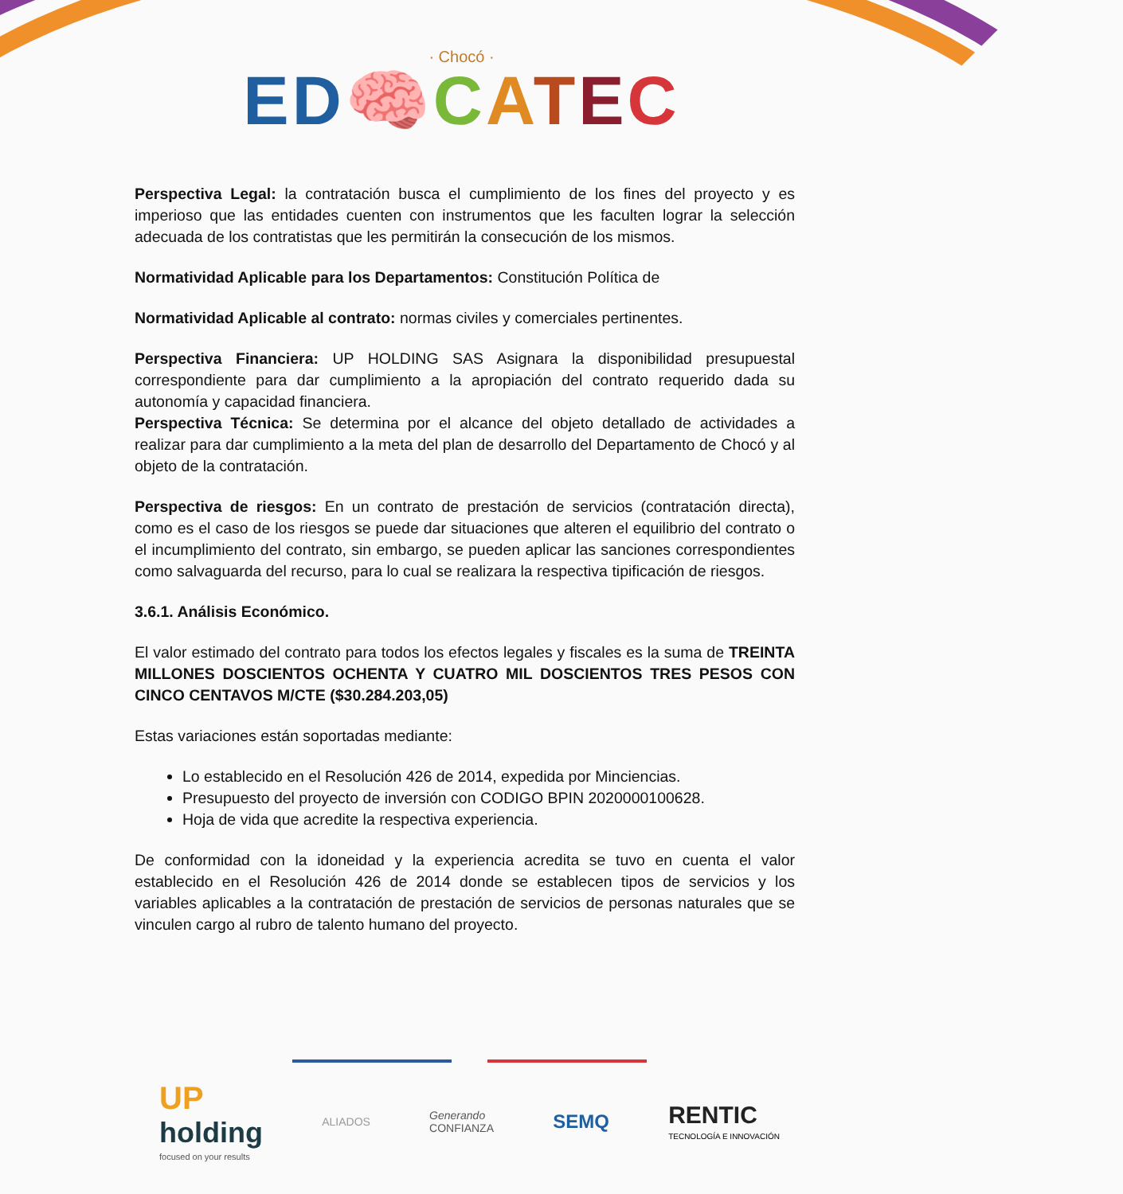· Chocó ·
ED🧠CATEC
Perspectiva Legal: la contratación busca el cumplimiento de los fines del proyecto y es imperioso que las entidades cuenten con instrumentos que les faculten lograr la selección adecuada de los contratistas que les permitirán la consecución de los mismos.
Normatividad Aplicable para los Departamentos: Constitución Política de
Normatividad Aplicable al contrato: normas civiles y comerciales pertinentes.
Perspectiva Financiera: UP HOLDING SAS Asignara la disponibilidad presupuestal correspondiente para dar cumplimiento a la apropiación del contrato requerido dada su autonomía y capacidad financiera.
Perspectiva Técnica: Se determina por el alcance del objeto detallado de actividades a realizar para dar cumplimiento a la meta del plan de desarrollo del Departamento de Chocó y al objeto de la contratación.
Perspectiva de riesgos: En un contrato de prestación de servicios (contratación directa), como es el caso de los riesgos se puede dar situaciones que alteren el equilibrio del contrato o el incumplimiento del contrato, sin embargo, se pueden aplicar las sanciones correspondientes como salvaguarda del recurso, para lo cual se realizara la respectiva tipificación de riesgos.
3.6.1. Análisis Económico.
El valor estimado del contrato para todos los efectos legales y fiscales es la suma de TREINTA MILLONES DOSCIENTOS OCHENTA Y CUATRO MIL DOSCIENTOS TRES PESOS CON CINCO CENTAVOS M/CTE ($30.284.203,05)
Estas variaciones están soportadas mediante:
Lo establecido en el Resolución 426 de 2014, expedida por Minciencias.
Presupuesto del proyecto de inversión con CODIGO BPIN 2020000100628.
Hoja de vida que acredite la respectiva experiencia.
De conformidad con la idoneidad y la experiencia acredita se tuvo en cuenta el valor establecido en el Resolución 426 de 2014 donde se establecen tipos de servicios y los variables aplicables a la contratación de prestación de servicios de personas naturales que se vinculen cargo al rubro de talento humano del proyecto.
UP
holding
focused on your results
ALIADOS
Generando
CONFIANZA
SEMQ
RENTIC
TECNOLOGÍA E INNOVACIÓN